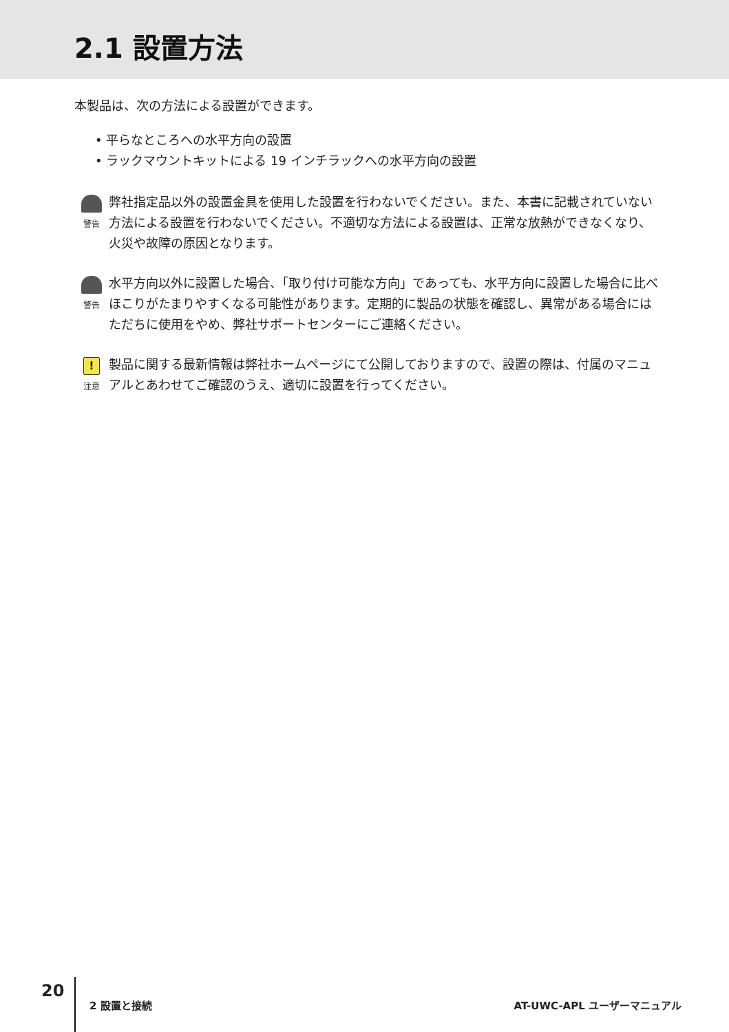2.1 設置方法
本製品は、次の方法による設置ができます。
• 平らなところへの水平方向の設置
• ラックマウントキットによる 19 インチラックへの水平方向の設置
警告
弊社指定品以外の設置金具を使用した設置を行わないでください。また、本書に記載されていない方法による設置を行わないでください。不適切な方法による設置は、正常な放熱ができなくなり、火災や故障の原因となります。
警告
水平方向以外に設置した場合、「取り付け可能な方向」であっても、水平方向に設置した場合に比べほこりがたまりやすくなる可能性があります。定期的に製品の状態を確認し、異常がある場合にはただちに使用をやめ、弊社サポートセンターにご連絡ください。
!
注意
製品に関する最新情報は弊社ホームページにて公開しておりますので、設置の際は、付属のマニュアルとあわせてご確認のうえ、適切に設置を行ってください。
20
2 設置と接続 AT-UWC-APL ユーザーマニュアル